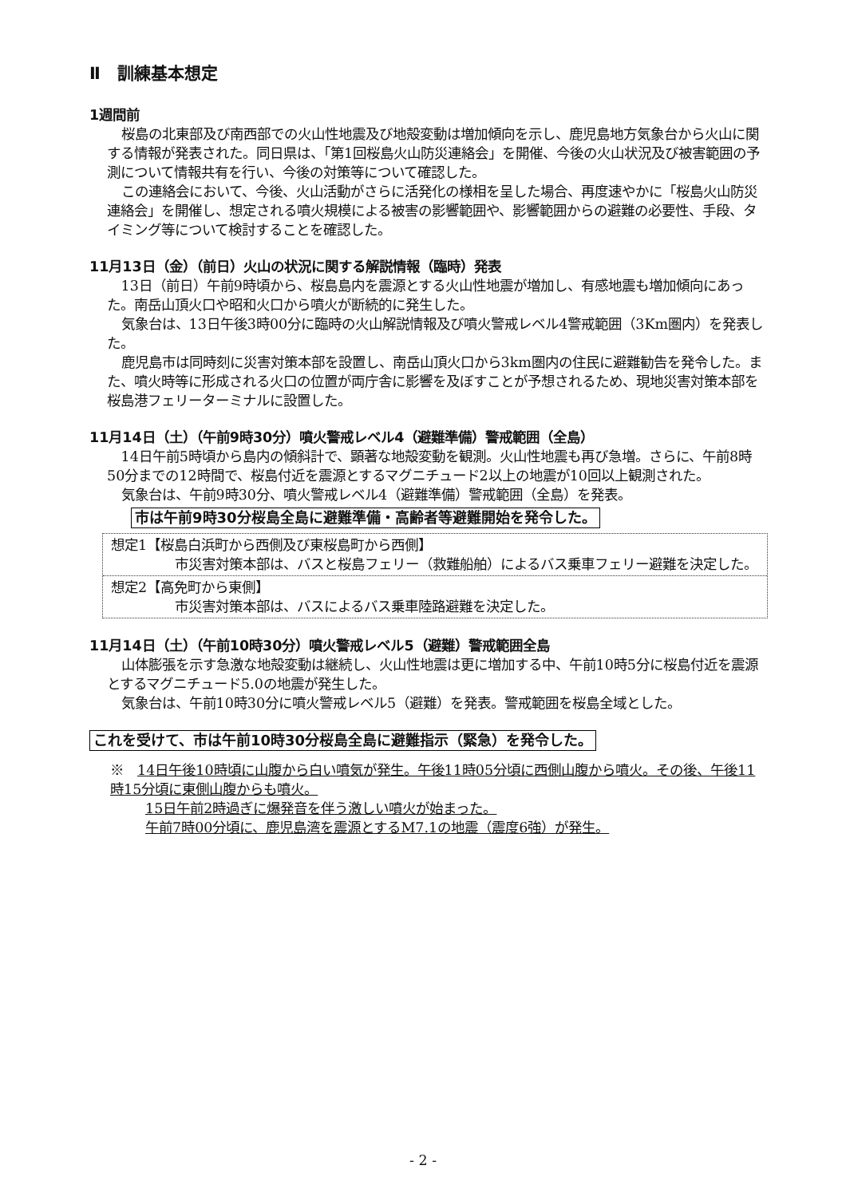Ⅱ　訓練基本想定
1週間前
桜島の北東部及び南西部での火山性地震及び地殻変動は増加傾向を示し、鹿児島地方気象台から火山に関する情報が発表された。同日県は、「第1回桜島火山防災連絡会」を開催、今後の火山状況及び被害範囲の予測について情報共有を行い、今後の対策等について確認した。
この連絡会において、今後、火山活動がさらに活発化の様相を呈した場合、再度速やかに「桜島火山防災連絡会」を開催し、想定される噴火規模による被害の影響範囲や、影響範囲からの避難の必要性、手段、タイミング等について検討することを確認した。
11月13日（金）（前日）火山の状況に関する解説情報（臨時）発表
13日（前日）午前9時頃から、桜島島内を震源とする火山性地震が増加し、有感地震も増加傾向にあった。南岳山頂火口や昭和火口から噴火が断続的に発生した。
気象台は、13日午後3時00分に臨時の火山解説情報及び噴火警戒レベル4警戒範囲（3Km圏内）を発表した。
鹿児島市は同時刻に災害対策本部を設置し、南岳山頂火口から3km圏内の住民に避難勧告を発令した。また、噴火時等に形成される火口の位置が両庁舎に影響を及ぼすことが予想されるため、現地災害対策本部を桜島港フェリーターミナルに設置した。
11月14日（土）（午前9時30分）噴火警戒レベル4（避難準備）警戒範囲（全島）
14日午前5時頃から島内の傾斜計で、顕著な地殻変動を観測。火山性地震も再び急増。さらに、午前8時50分までの12時間で、桜島付近を震源とするマグニチュード2以上の地震が10回以上観測された。
気象台は、午前9時30分、噴火警戒レベル4（避難準備）警戒範囲（全島）を発表。
市は午前9時30分桜島全島に避難準備・高齢者等避難開始を発令した。
想定1【桜島白浜町から西側及び東桜島町から西側】
市災害対策本部は、バスと桜島フェリー（救難船舶）によるバス乗車フェリー避難を決定した。
想定2【高免町から東側】
市災害対策本部は、バスによるバス乗車陸路避難を決定した。
11月14日（土）（午前10時30分）噴火警戒レベル5（避難）警戒範囲全島
山体膨張を示す急激な地殻変動は継続し、火山性地震は更に増加する中、午前10時5分に桜島付近を震源とするマグニチュード5.0の地震が発生した。
気象台は、午前10時30分に噴火警戒レベル5（避難）を発表。警戒範囲を桜島全域とした。
これを受けて、市は午前10時30分桜島全島に避難指示（緊急）を発令した。
※　14日午後10時頃に山腹から白い噴気が発生。午後11時05分頃に西側山腹から噴火。その後、午後11時15分頃に東側山腹からも噴火。
15日午前2時過ぎに爆発音を伴う激しい噴火が始まった。
午前7時00分頃に、鹿児島湾を震源とするM7.1の地震（震度6強）が発生。
- 2 -